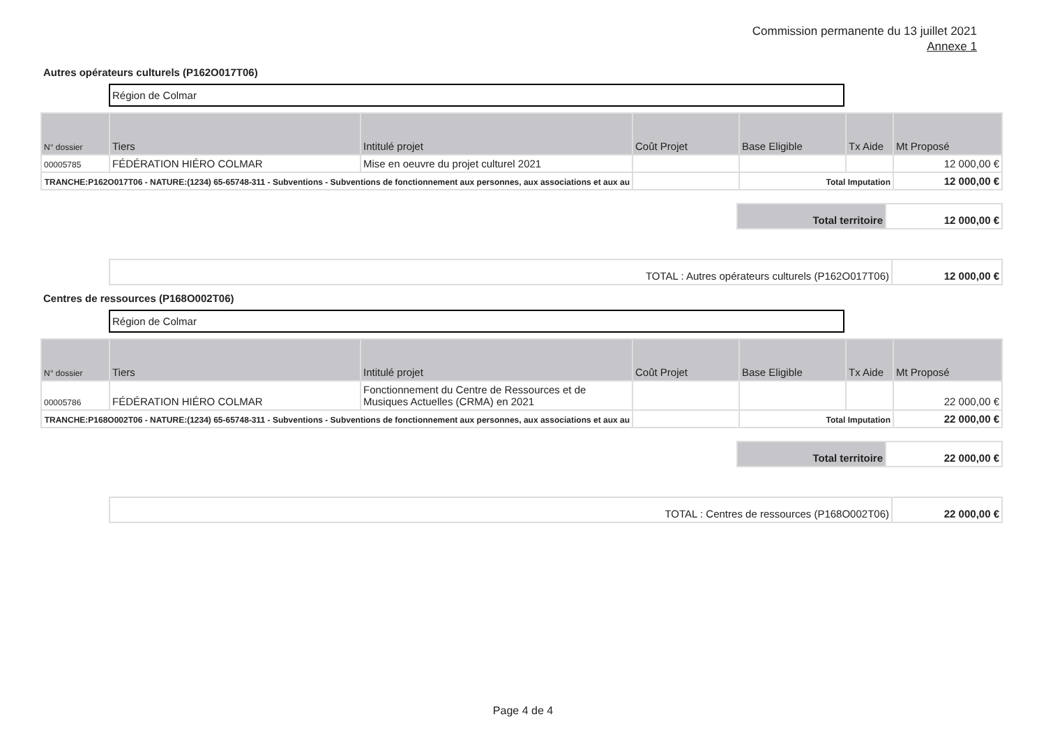Commission permanente du 13 juillet 2021
Annexe 1
Autres opérateurs culturels (P162O017T06)
Région de Colmar
| N° dossier | Tiers | Intitulé projet | Coût Projet | Base Eligible | Tx Aide | Mt Proposé |
| --- | --- | --- | --- | --- | --- | --- |
| 00005785 | FÉDÉRATION HIÉRO COLMAR | Mise en oeuvre du projet culturel 2021 | | | | 12 000,00 € |
| TRANCHE:P162O017T06 - NATURE:(1234) 65-65748-311 - Subventions - Subventions de fonctionnement aux personnes, aux associations et aux au | | | | Total Imputation | | 12 000,00 € |
| Total territoire | 12 000,00 € |
| TOTAL : Autres opérateurs culturels (P162O017T06) | 12 000,00 € |
Centres de ressources (P168O002T06)
Région de Colmar
| N° dossier | Tiers | Intitulé projet | Coût Projet | Base Eligible | Tx Aide | Mt Proposé |
| --- | --- | --- | --- | --- | --- | --- |
| 00005786 | FÉDÉRATION HIÉRO COLMAR | Fonctionnement du Centre de Ressources et de Musiques Actuelles (CRMA) en 2021 | | | | 22 000,00 € |
| TRANCHE:P168O002T06 - NATURE:(1234) 65-65748-311 - Subventions - Subventions de fonctionnement aux personnes, aux associations et aux au | | | | Total Imputation | | 22 000,00 € |
| Total territoire | 22 000,00 € |
| TOTAL : Centres de ressources (P168O002T06) | 22 000,00 € |
Page 4 de 4